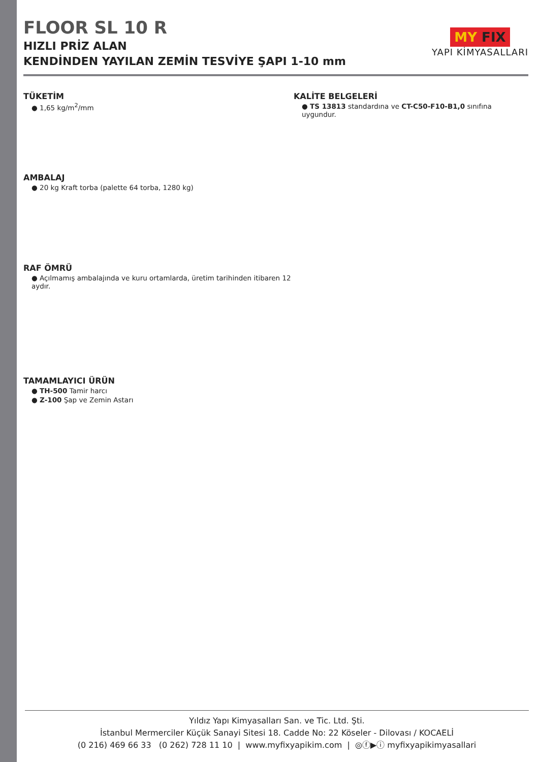FLOOR SL 10 R
HIZLI PRİZ ALAN
KENDİNDEN YAYILAN ZEMİN TESVİYE ŞAPI 1-10 mm
MY FIX
YAPI KİMYASALLARI
TÜKETİM
● 1,65 kg/m<sup>2</sup>/mm
AMBALAJ
● 20 kg Kraft torba (palette 64 torba, 1280 kg)
RAF ÖMRÜ
● Açılmamış ambalajında ve kuru ortamlarda, üretim tarihinden itibaren 12 aydır.
TAMAMLAYICI ÜRÜN
● TH-500 Tamir harcı
● Z-100 Şap ve Zemin Astarı
KALİTE BELGELERİ
● TS 13813 standardına ve CT-C50-F10-B1,0 sınıfına uygundur.
Yıldız Yapı Kimyasalları San. ve Tic. Ltd. Şti.
İstanbul Mermerciler Küçük Sanayi Sitesi 18. Cadde No: 22 Köseler - Dilovası / KOCAELİ
(0 216) 469 66 33 (0 262) 728 11 10 | www.myfixyapikim.com | ◎ⓕ▶ⓘ myfixyapikimyasallari